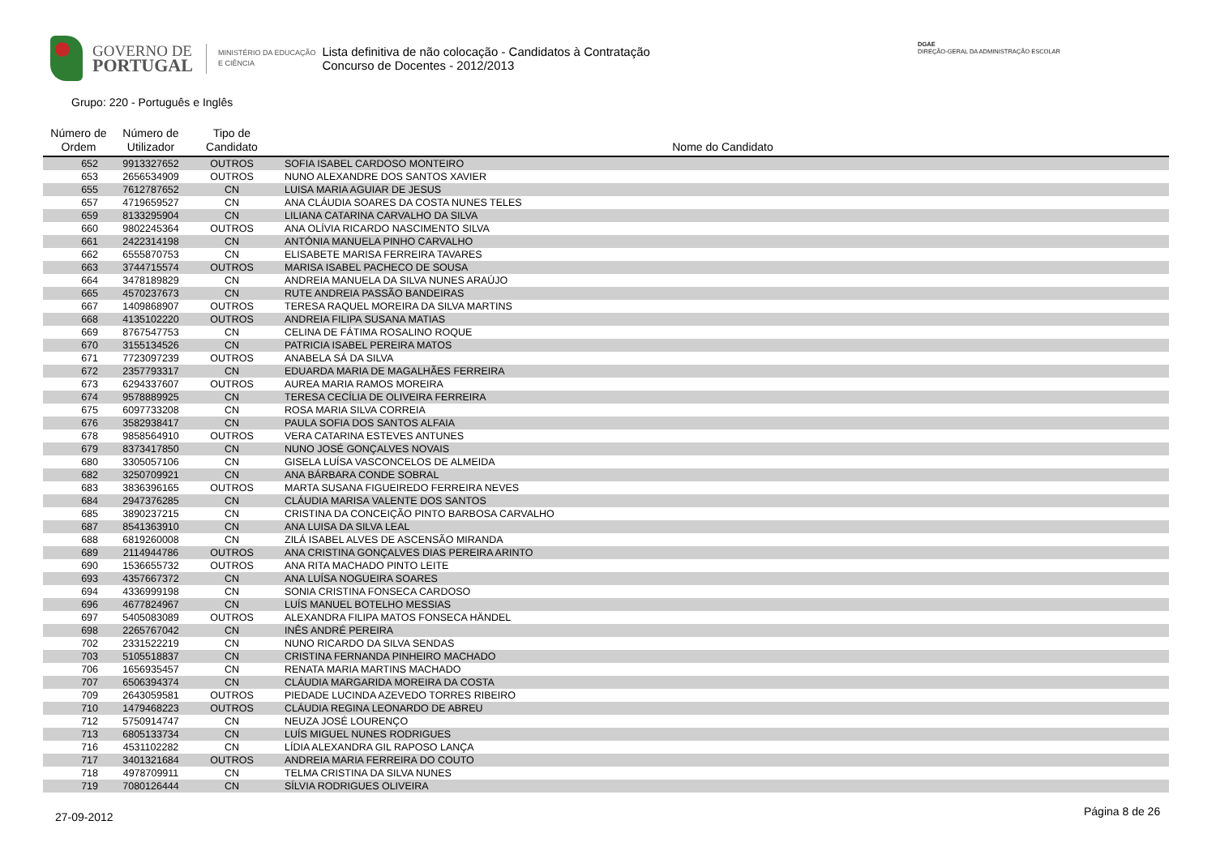GOVERNO DE
PORTUGAL
MINISTÉRIO DA EDUCAÇÃO
E CIÊNCIA
Lista definitiva de não colocação - Candidatos à Contratação
Concurso de Docentes - 2012/2013
DGAE
DIREÇÃO-GERAL DA ADMINISTRAÇÃO ESCOLAR
Grupo: 220 - Português e Inglês
| Número de Ordem | Número de Utilizador | Tipo de Candidato | Nome do Candidato |
| --- | --- | --- | --- |
| 652 | 9913327652 | OUTROS | SOFIA ISABEL CARDOSO MONTEIRO |
| 653 | 2656534909 | OUTROS | NUNO ALEXANDRE DOS SANTOS XAVIER |
| 655 | 7612787652 | CN | LUISA MARIA AGUIAR DE JESUS |
| 657 | 4719659527 | CN | ANA CLÁUDIA SOARES DA COSTA NUNES TELES |
| 659 | 8133295904 | CN | LILIANA CATARINA CARVALHO DA SILVA |
| 660 | 9802245364 | OUTROS | ANA OLÍVIA RICARDO NASCIMENTO SILVA |
| 661 | 2422314198 | CN | ANTÓNIA MANUELA PINHO CARVALHO |
| 662 | 6555870753 | CN | ELISABETE MARISA FERREIRA TAVARES |
| 663 | 3744715574 | OUTROS | MARISA ISABEL PACHECO DE SOUSA |
| 664 | 3478189829 | CN | ANDREIA MANUELA DA SILVA NUNES ARAÚJO |
| 665 | 4570237673 | CN | RUTE ANDREIA PASSÃO BANDEIRAS |
| 667 | 1409868907 | OUTROS | TERESA RAQUEL MOREIRA DA SILVA MARTINS |
| 668 | 4135102220 | OUTROS | ANDREIA FILIPA SUSANA MATIAS |
| 669 | 8767547753 | CN | CELINA DE FÁTIMA ROSALINO ROQUE |
| 670 | 3155134526 | CN | PATRICIA ISABEL PEREIRA MATOS |
| 671 | 7723097239 | OUTROS | ANABELA SÁ DA SILVA |
| 672 | 2357793317 | CN | EDUARDA MARIA DE MAGALHÃES FERREIRA |
| 673 | 6294337607 | OUTROS | AUREA MARIA RAMOS MOREIRA |
| 674 | 9578889925 | CN | TERESA CECÍLIA DE OLIVEIRA FERREIRA |
| 675 | 6097733208 | CN | ROSA MARIA SILVA CORREIA |
| 676 | 3582938417 | CN | PAULA SOFIA DOS SANTOS ALFAIA |
| 678 | 9858564910 | OUTROS | VERA CATARINA ESTEVES ANTUNES |
| 679 | 8373417850 | CN | NUNO JOSÉ GONÇALVES NOVAIS |
| 680 | 3305057106 | CN | GISELA LUÍSA VASCONCELOS DE ALMEIDA |
| 682 | 3250709921 | CN | ANA BÁRBARA CONDE SOBRAL |
| 683 | 3836396165 | OUTROS | MARTA SUSANA FIGUEIREDO FERREIRA NEVES |
| 684 | 2947376285 | CN | CLÁUDIA MARISA VALENTE DOS SANTOS |
| 685 | 3890237215 | CN | CRISTINA DA CONCEIÇÃO PINTO BARBOSA CARVALHO |
| 687 | 8541363910 | CN | ANA LUISA DA SILVA LEAL |
| 688 | 6819260008 | CN | ZILÁ ISABEL ALVES DE ASCENSÃO MIRANDA |
| 689 | 2114944786 | OUTROS | ANA CRISTINA GONÇALVES DIAS PEREIRA ARINTO |
| 690 | 1536655732 | OUTROS | ANA RITA MACHADO PINTO LEITE |
| 693 | 4357667372 | CN | ANA LUÍSA NOGUEIRA SOARES |
| 694 | 4336999198 | CN | SONIA CRISTINA FONSECA CARDOSO |
| 696 | 4677824967 | CN | LUÍS MANUEL BOTELHO MESSIAS |
| 697 | 5405083089 | OUTROS | ALEXANDRA FILIPA MATOS FONSECA HÄNDEL |
| 698 | 2265767042 | CN | INÊS ANDRÉ PEREIRA |
| 702 | 2331522219 | CN | NUNO RICARDO DA SILVA SENDAS |
| 703 | 5105518837 | CN | CRISTINA FERNANDA PINHEIRO MACHADO |
| 706 | 1656935457 | CN | RENATA MARIA MARTINS MACHADO |
| 707 | 6506394374 | CN | CLÁUDIA MARGARIDA MOREIRA DA COSTA |
| 709 | 2643059581 | OUTROS | PIEDADE LUCINDA AZEVEDO TORRES RIBEIRO |
| 710 | 1479468223 | OUTROS | CLÁUDIA REGINA LEONARDO DE ABREU |
| 712 | 5750914747 | CN | NEUZA JOSÉ LOURENÇO |
| 713 | 6805133734 | CN | LUÍS MIGUEL NUNES RODRIGUES |
| 716 | 4531102282 | CN | LÍDIA ALEXANDRA GIL RAPOSO LANÇA |
| 717 | 3401321684 | OUTROS | ANDREIA MARIA FERREIRA DO COUTO |
| 718 | 4978709911 | CN | TELMA CRISTINA DA SILVA NUNES |
| 719 | 7080126444 | CN | SÍLVIA RODRIGUES OLIVEIRA |
27-09-2012 Página 8 de 26